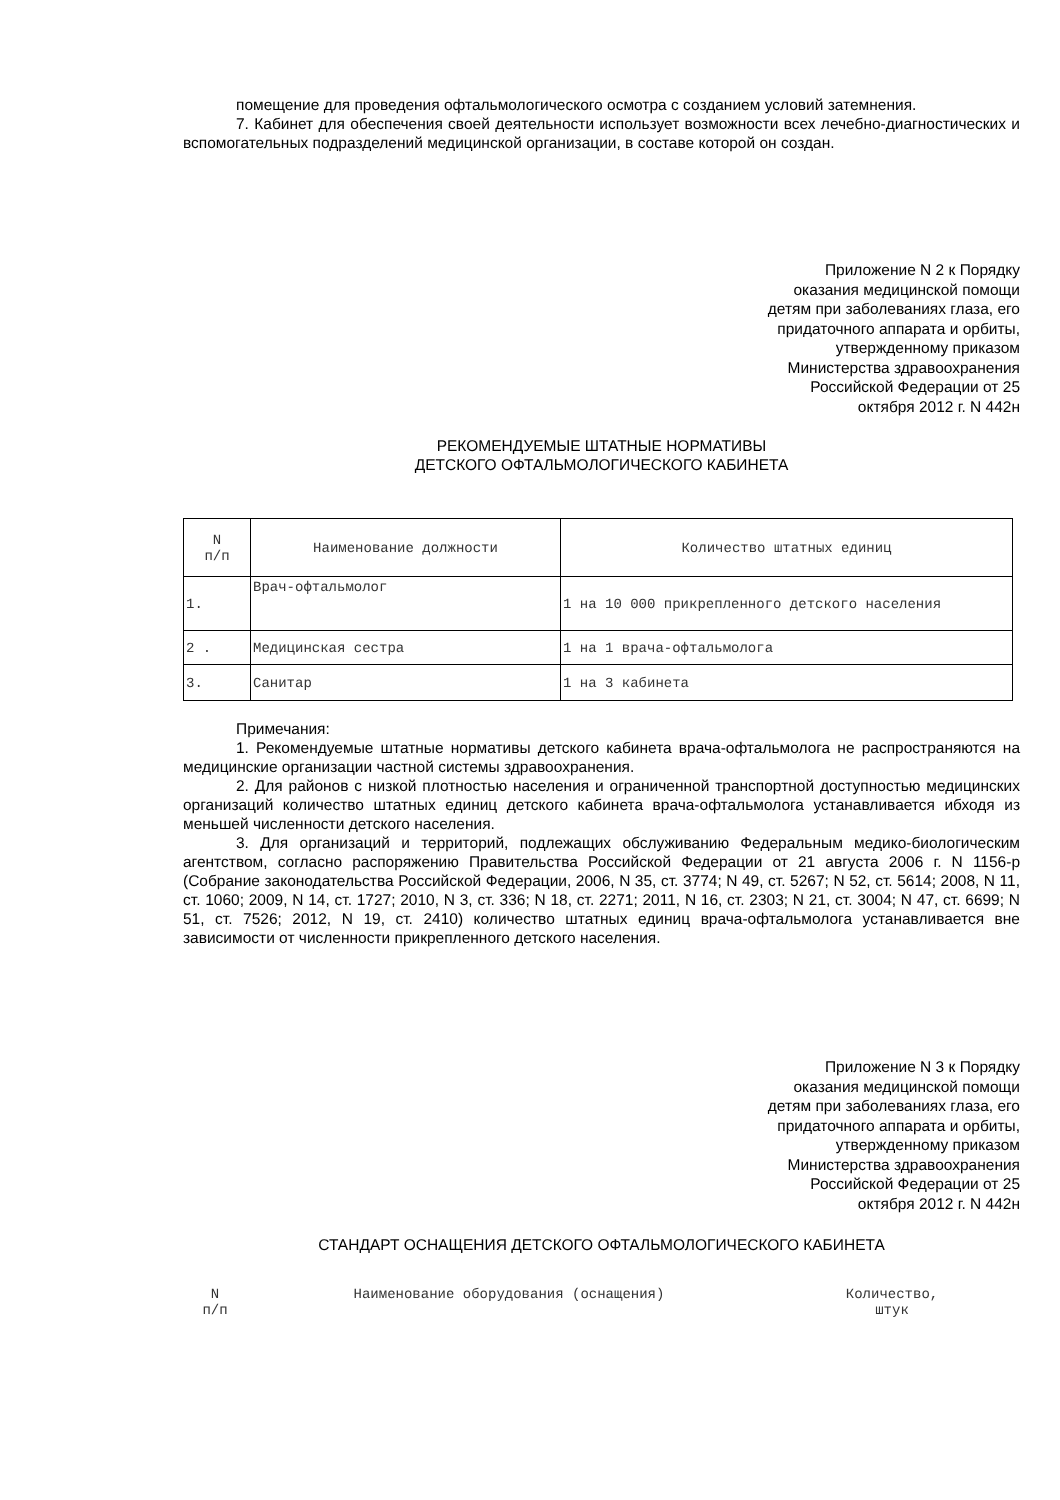помещение для проведения офтальмологического осмотра с созданием условий затемнения.
7. Кабинет для обеспечения своей деятельности использует возможности всех лечебно-диагностических и вспомогательных подразделений медицинской организации, в составе которой он создан.
Приложение N 2 к Порядку
оказания медицинской помощи
детям при заболеваниях глаза, его
придаточного аппарата и орбиты,
утвержденному приказом
Министерства здравоохранения
Российской Федерации от 25
октября 2012 г. N 442н
РЕКОМЕНДУЕМЫЕ ШТАТНЫЕ НОРМАТИВЫ
ДЕТСКОГО ОФТАЛЬМОЛОГИЧЕСКОГО КАБИНЕТА
| N п/п | Наименование должности | Количество штатных единиц |
| 1. | Врач-офтальмолог | 1 на 10 000 прикрепленного детского населения |
| 2 . | Медицинская сестра | 1 на 1 врача-офтальмолога |
| 3. | Санитар | 1 на 3 кабинета |
Примечания:
1. Рекомендуемые штатные нормативы детского кабинета врача-офтальмолога не распространяются на медицинские организации частной системы здравоохранения.
2. Для районов с низкой плотностью населения и ограниченной транспортной доступностью медицинских организаций количество штатных единиц детского кабинета врача-офтальмолога устанавливается ибходя из меньшей численности детского населения.
3. Для организаций и территорий, подлежащих обслуживанию Федеральным медико-биологическим агентством, согласно распоряжению Правительства Российской Федерации от 21 августа 2006 г. N 1156-р (Собрание законодательства Российской Федерации, 2006, N 35, ст. 3774; N 49, ст. 5267; N 52, ст. 5614; 2008, N 11, ст. 1060; 2009, N 14, ст. 1727; 2010, N 3, ст. 336; N 18, ст. 2271; 2011, N 16, ст. 2303; N 21, ст. 3004; N 47, ст. 6699; N 51, ст. 7526; 2012, N 19, ст. 2410) количество штатных единиц врача-офтальмолога устанавливается вне зависимости от численности прикрепленного детского населения.
Приложение N 3 к Порядку
оказания медицинской помощи
детям при заболеваниях глаза, его
придаточного аппарата и орбиты,
утвержденному приказом
Министерства здравоохранения
Российской Федерации от 25
октября 2012 г. N 442н
СТАНДАРТ ОСНАЩЕНИЯ ДЕТСКОГО ОФТАЛЬМОЛОГИЧЕСКОГО КАБИНЕТА
| N п/п | Наименование оборудования (оснащения) | Количество, штук |